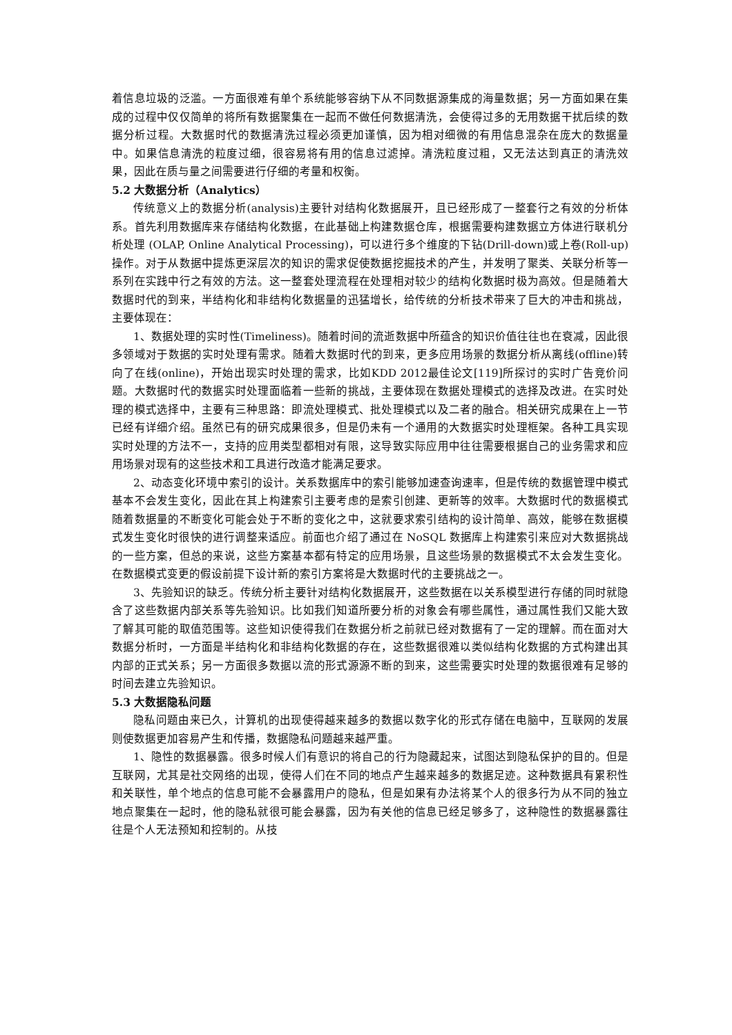着信息垃圾的泛滥。一方面很难有单个系统能够容纳下从不同数据源集成的海量数据；另一方面如果在集成的过程中仅仅简单的将所有数据聚集在一起而不做任何数据清洗，会使得过多的无用数据干扰后续的数据分析过程。大数据时代的数据清洗过程必须更加谨慎，因为相对细微的有用信息混杂在庞大的数据量中。如果信息清洗的粒度过细，很容易将有用的信息过滤掉。清洗粒度过粗，又无法达到真正的清洗效果，因此在质与量之间需要进行仔细的考量和权衡。
5.2 大数据分析（Analytics）
传统意义上的数据分析(analysis)主要针对结构化数据展开，且已经形成了一整套行之有效的分析体系。首先利用数据库来存储结构化数据，在此基础上构建数据仓库，根据需要构建数据立方体进行联机分析处理 (OLAP, Online Analytical Processing)，可以进行多个维度的下钻(Drill-down)或上卷(Roll-up)操作。对于从数据中提炼更深层次的知识的需求促使数据挖掘技术的产生，并发明了聚类、关联分析等一系列在实践中行之有效的方法。这一整套处理流程在处理相对较少的结构化数据时极为高效。但是随着大数据时代的到来，半结构化和非结构化数据量的迅猛增长，给传统的分析技术带来了巨大的冲击和挑战，主要体现在：
1、数据处理的实时性(Timeliness)。随着时间的流逝数据中所蕴含的知识价值往往也在衰减，因此很多领域对于数据的实时处理有需求。随着大数据时代的到来，更多应用场景的数据分析从离线(offline)转向了在线(online)，开始出现实时处理的需求，比如KDD 2012最佳论文[119]所探讨的实时广告竞价问题。大数据时代的数据实时处理面临着一些新的挑战，主要体现在数据处理模式的选择及改进。在实时处理的模式选择中，主要有三种思路：即流处理模式、批处理模式以及二者的融合。相关研究成果在上一节已经有详细介绍。虽然已有的研究成果很多，但是仍未有一个通用的大数据实时处理框架。各种工具实现实时处理的方法不一，支持的应用类型都相对有限，这导致实际应用中往往需要根据自己的业务需求和应用场景对现有的这些技术和工具进行改造才能满足要求。
2、动态变化环境中索引的设计。关系数据库中的索引能够加速查询速率，但是传统的数据管理中模式基本不会发生变化，因此在其上构建索引主要考虑的是索引创建、更新等的效率。大数据时代的数据模式随着数据量的不断变化可能会处于不断的变化之中，这就要求索引结构的设计简单、高效，能够在数据模式发生变化时很快的进行调整来适应。前面也介绍了通过在 NoSQL 数据库上构建索引来应对大数据挑战的一些方案，但总的来说，这些方案基本都有特定的应用场景，且这些场景的数据模式不太会发生变化。在数据模式变更的假设前提下设计新的索引方案将是大数据时代的主要挑战之一。
3、先验知识的缺乏。传统分析主要针对结构化数据展开，这些数据在以关系模型进行存储的同时就隐含了这些数据内部关系等先验知识。比如我们知道所要分析的对象会有哪些属性，通过属性我们又能大致了解其可能的取值范围等。这些知识使得我们在数据分析之前就已经对数据有了一定的理解。而在面对大数据分析时，一方面是半结构化和非结构化数据的存在，这些数据很难以类似结构化数据的方式构建出其内部的正式关系；另一方面很多数据以流的形式源源不断的到来，这些需要实时处理的数据很难有足够的时间去建立先验知识。
5.3 大数据隐私问题
隐私问题由来已久，计算机的出现使得越来越多的数据以数字化的形式存储在电脑中，互联网的发展则使数据更加容易产生和传播，数据隐私问题越来越严重。
1、隐性的数据暴露。很多时候人们有意识的将自己的行为隐藏起来，试图达到隐私保护的目的。但是互联网，尤其是社交网络的出现，使得人们在不同的地点产生越来越多的数据足迹。这种数据具有累积性和关联性，单个地点的信息可能不会暴露用户的隐私，但是如果有办法将某个人的很多行为从不同的独立地点聚集在一起时，他的隐私就很可能会暴露，因为有关他的信息已经足够多了，这种隐性的数据暴露往往是个人无法预知和控制的。从技